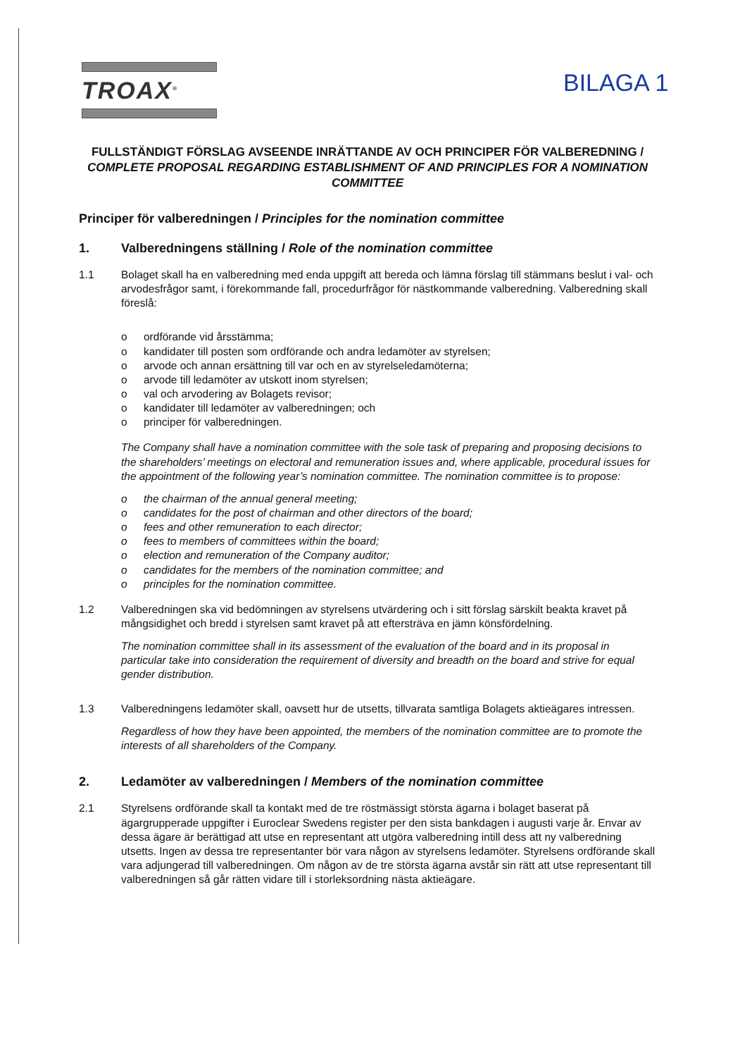TROAX<sup>®</sup> BILAGA 1
FULLSTÄNDIGT FÖRSLAG AVSEENDE INRÄTTANDE AV OCH PRINCIPER FÖR VALBEREDNING / COMPLETE PROPOSAL REGARDING ESTABLISHMENT OF AND PRINCIPLES FOR A NOMINATION COMMITTEE
Principer för valberedningen / Principles for the nomination committee
1. Valberedningens ställning / Role of the nomination committee
1.1 Bolaget skall ha en valberedning med enda uppgift att bereda och lämna förslag till stämmans beslut i val- och arvodesfrågor samt, i förekommande fall, procedurfrågor för nästkommande valberedning. Valberedning skall föreslå:
o ordförande vid årsstämma;
o kandidater till posten som ordförande och andra ledamöter av styrelsen;
o arvode och annan ersättning till var och en av styrelseledamöterna;
o arvode till ledamöter av utskott inom styrelsen;
o val och arvodering av Bolagets revisor;
o kandidater till ledamöter av valberedningen; och
o principer för valberedningen.
The Company shall have a nomination committee with the sole task of preparing and proposing decisions to the shareholders’ meetings on electoral and remuneration issues and, where applicable, procedural issues for the appointment of the following year’s nomination committee. The nomination committee is to propose:
o the chairman of the annual general meeting;
o candidates for the post of chairman and other directors of the board;
o fees and other remuneration to each director;
o fees to members of committees within the board;
o election and remuneration of the Company auditor;
o candidates for the members of the nomination committee; and
o principles for the nomination committee.
1.2 Valberedningen ska vid bedömningen av styrelsens utvärdering och i sitt förslag särskilt beakta kravet på mångsidighet och bredd i styrelsen samt kravet på att eftersträva en jämn könsfördelning.
The nomination committee shall in its assessment of the evaluation of the board and in its proposal in particular take into consideration the requirement of diversity and breadth on the board and strive for equal gender distribution.
1.3 Valberedningens ledamöter skall, oavsett hur de utsetts, tillvarata samtliga Bolagets aktieägares intressen.
Regardless of how they have been appointed, the members of the nomination committee are to promote the interests of all shareholders of the Company.
2. Ledamöter av valberedningen / Members of the nomination committee
2.1 Styrelsens ordförande skall ta kontakt med de tre röstmässigt största ägarna i bolaget baserat på ägargrupperade uppgifter i Euroclear Swedens register per den sista bankdagen i augusti varje år. Envar av dessa ägare är berättigad att utse en representant att utgöra valberedning intill dess att ny valberedning utsetts. Ingen av dessa tre representanter bör vara någon av styrelsens ledamöter. Styrelsens ordförande skall vara adjungerad till valberedningen. Om någon av de tre största ägarna avstår sin rätt att utse representant till valberedningen så går rätten vidare till i storleksordning nästa aktieägare.